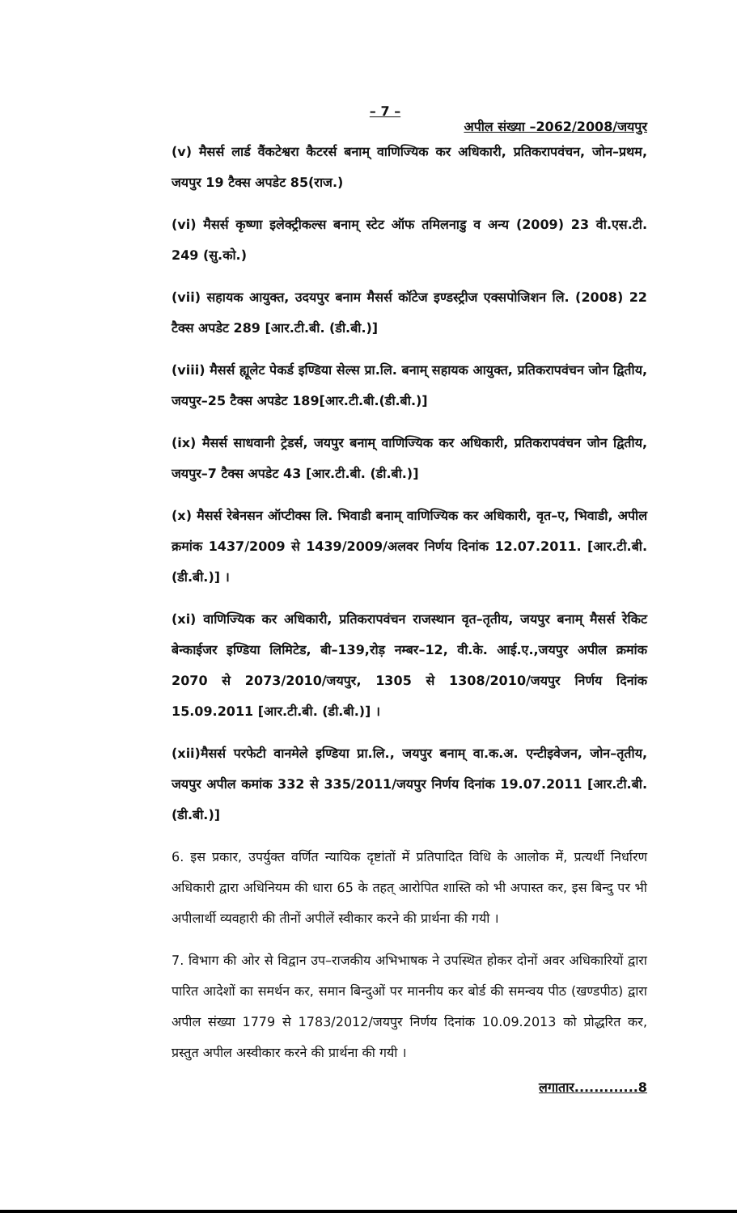– 7 –
अपील संख्या –2062/2008/जयपुर
(v) मैसर्स लार्ड वैंकटेश्वरा कैटरर्स बनाम् वाणिज्यिक कर अधिकारी, प्रतिकरापवंचन, जोन–प्रथम, जयपुर 19 टैक्स अपडेट 85(राज.)
(vi) मैसर्स कृष्णा इलेक्ट्रीकल्स बनाम् स्टेट ऑफ तमिलनाडु व अन्य (2009) 23 वी.एस.टी. 249 (सु.को.)
(vii) सहायक आयुक्त, उदयपुर बनाम मैसर्स कॉटेज इण्डस्ट्रीज एक्सपोजिशन लि. (2008) 22 टैक्स अपडेट 289 [आर.टी.बी. (डी.बी.)]
(viii) मैसर्स ह्यूलेट पेकर्ड इण्डिया सेल्स प्रा.लि. बनाम् सहायक आयुक्त, प्रतिकरापवंचन जोन द्वितीय, जयपुर–25 टैक्स अपडेट 189[आर.टी.बी.(डी.बी.)]
(ix) मैसर्स साधवानी ट्रेडर्स, जयपुर बनाम् वाणिज्यिक कर अधिकारी, प्रतिकरापवंचन जोन द्वितीय, जयपुर–7 टैक्स अपडेट 43 [आर.टी.बी. (डी.बी.)]
(x) मैसर्स रेबेनसन ऑप्टीक्स लि. भिवाडी बनाम् वाणिज्यिक कर अधिकारी, वृत–ए, भिवाडी, अपील क्रमांक 1437/2009 से 1439/2009/अलवर निर्णय दिनांक 12.07.2011. [आर.टी.बी. (डी.बी.)] ।
(xi) वाणिज्यिक कर अधिकारी, प्रतिकरापवंचन राजस्थान वृत–तृतीय, जयपुर बनाम् मैसर्स रेकिट बेन्काईजर इण्डिया लिमिटेड, बी–139,रोड़ नम्बर–12, वी.के. आई.ए.,जयपुर अपील क्रमांक 2070 से 2073/2010/जयपुर, 1305 से 1308/2010/जयपुर निर्णय दिनांक 15.09.2011 [आर.टी.बी. (डी.बी.)] ।
(xii)मैसर्स परफेटी वानमेले इण्डिया प्रा.लि., जयपुर बनाम् वा.क.अ. एन्टीइवेजन, जोन–तृतीय, जयपुर अपील कमांक 332 से 335/2011/जयपुर निर्णय दिनांक 19.07.2011 [आर.टी.बी. (डी.बी.)]
6. इस प्रकार, उपर्युक्त वर्णित न्यायिक दृष्टांतों में प्रतिपादित विधि के आलोक में, प्रत्यर्थी निर्धारण अधिकारी द्वारा अधिनियम की धारा 65 के तहत् आरोपित शास्ति को भी अपास्त कर, इस बिन्दु पर भी अपीलार्थी व्यवहारी की तीनों अपीलें स्वीकार करने की प्रार्थना की गयी ।
7. विभाग की ओर से विद्वान उप–राजकीय अभिभाषक ने उपस्थित होकर दोनों अवर अधिकारियों द्वारा पारित आदेशों का समर्थन कर, समान बिन्दुओं पर माननीय कर बोर्ड की समन्वय पीठ (खण्डपीठ) द्वारा अपील संख्या 1779 से 1783/2012/जयपुर निर्णय दिनांक 10.09.2013 को प्रोद्धरित कर, प्रस्तुत अपील अस्वीकार करने की प्रार्थना की गयी ।
लगातार.............8